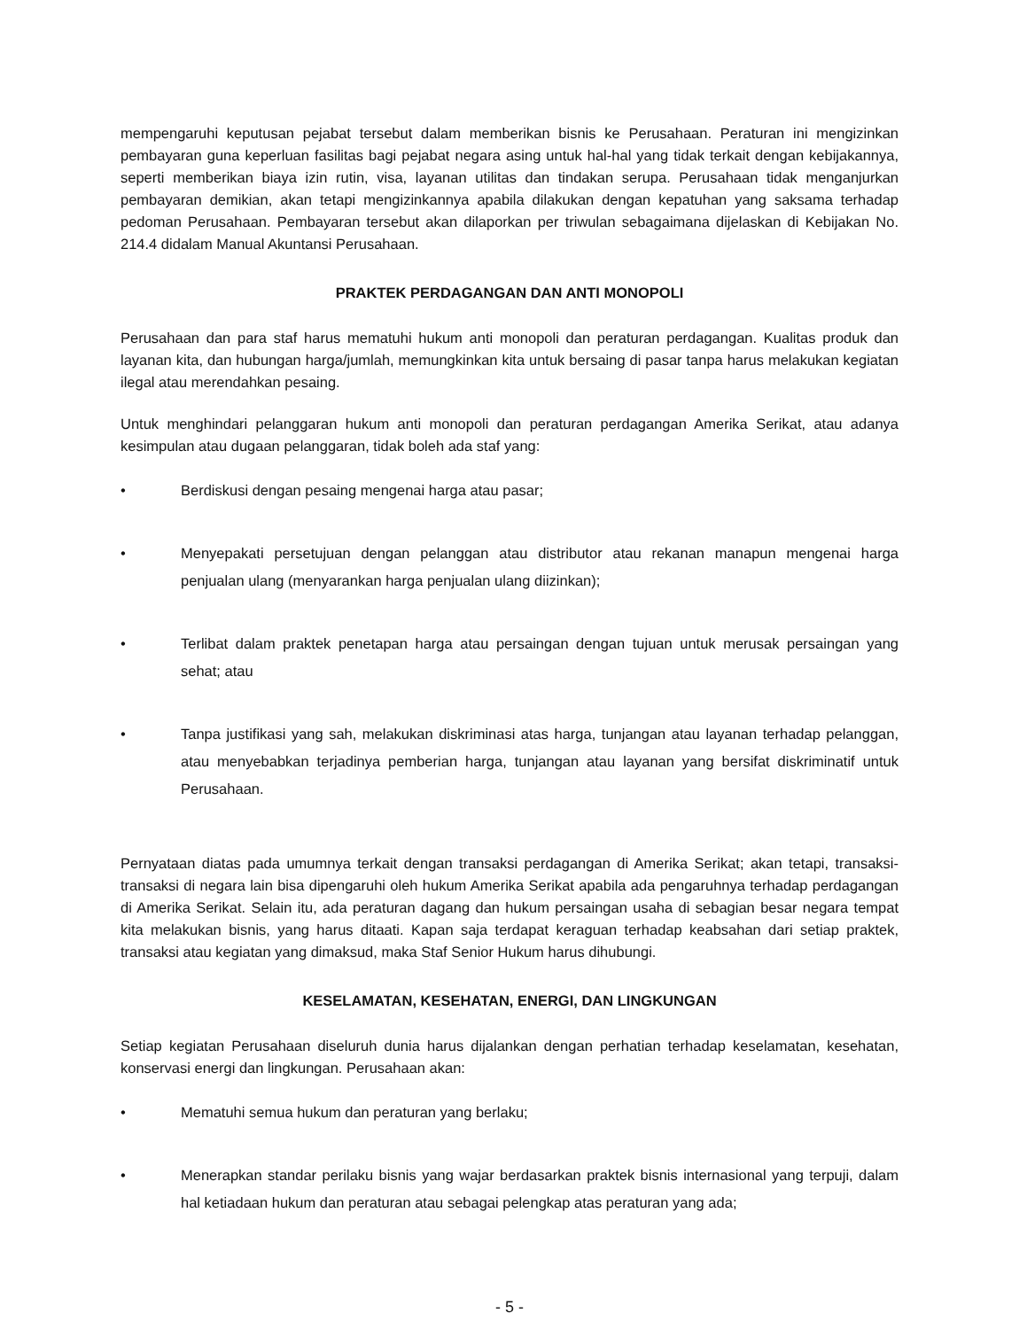mempengaruhi keputusan pejabat tersebut dalam memberikan bisnis ke Perusahaan. Peraturan ini mengizinkan pembayaran guna keperluan fasilitas bagi pejabat negara asing untuk hal-hal yang tidak terkait dengan kebijakannya, seperti memberikan biaya izin rutin, visa, layanan utilitas dan tindakan serupa. Perusahaan tidak menganjurkan pembayaran demikian, akan tetapi mengizinkannya apabila dilakukan dengan kepatuhan yang saksama terhadap pedoman Perusahaan. Pembayaran tersebut akan dilaporkan per triwulan sebagaimana dijelaskan di Kebijakan No. 214.4 didalam Manual Akuntansi Perusahaan.
PRAKTEK PERDAGANGAN DAN ANTI MONOPOLI
Perusahaan dan para staf harus mematuhi hukum anti monopoli dan peraturan perdagangan. Kualitas produk dan layanan kita, dan hubungan harga/jumlah, memungkinkan kita untuk bersaing di pasar tanpa harus melakukan kegiatan ilegal atau merendahkan pesaing.
Untuk menghindari pelanggaran hukum anti monopoli dan peraturan perdagangan Amerika Serikat, atau adanya kesimpulan atau dugaan pelanggaran, tidak boleh ada staf yang:
• Berdiskusi dengan pesaing mengenai harga atau pasar;
• Menyepakati persetujuan dengan pelanggan atau distributor atau rekanan manapun mengenai harga penjualan ulang (menyarankan harga penjualan ulang diizinkan);
• Terlibat dalam praktek penetapan harga atau persaingan dengan tujuan untuk merusak persaingan yang sehat; atau
• Tanpa justifikasi yang sah, melakukan diskriminasi atas harga, tunjangan atau layanan terhadap pelanggan, atau menyebabkan terjadinya pemberian harga, tunjangan atau layanan yang bersifat diskriminatif untuk Perusahaan.
Pernyataan diatas pada umumnya terkait dengan transaksi perdagangan di Amerika Serikat; akan tetapi, transaksi-transaksi di negara lain bisa dipengaruhi oleh hukum Amerika Serikat apabila ada pengaruhnya terhadap perdagangan di Amerika Serikat. Selain itu, ada peraturan dagang dan hukum persaingan usaha di sebagian besar negara tempat kita melakukan bisnis, yang harus ditaati. Kapan saja terdapat keraguan terhadap keabsahan dari setiap praktek, transaksi atau kegiatan yang dimaksud, maka Staf Senior Hukum harus dihubungi.
KESELAMATAN, KESEHATAN, ENERGI, DAN LINGKUNGAN
Setiap kegiatan Perusahaan diseluruh dunia harus dijalankan dengan perhatian terhadap keselamatan, kesehatan, konservasi energi dan lingkungan. Perusahaan akan:
• Mematuhi semua hukum dan peraturan yang berlaku;
• Menerapkan standar perilaku bisnis yang wajar berdasarkan praktek bisnis internasional yang terpuji, dalam hal ketiadaan hukum dan peraturan atau sebagai pelengkap atas peraturan yang ada;
- 5 -